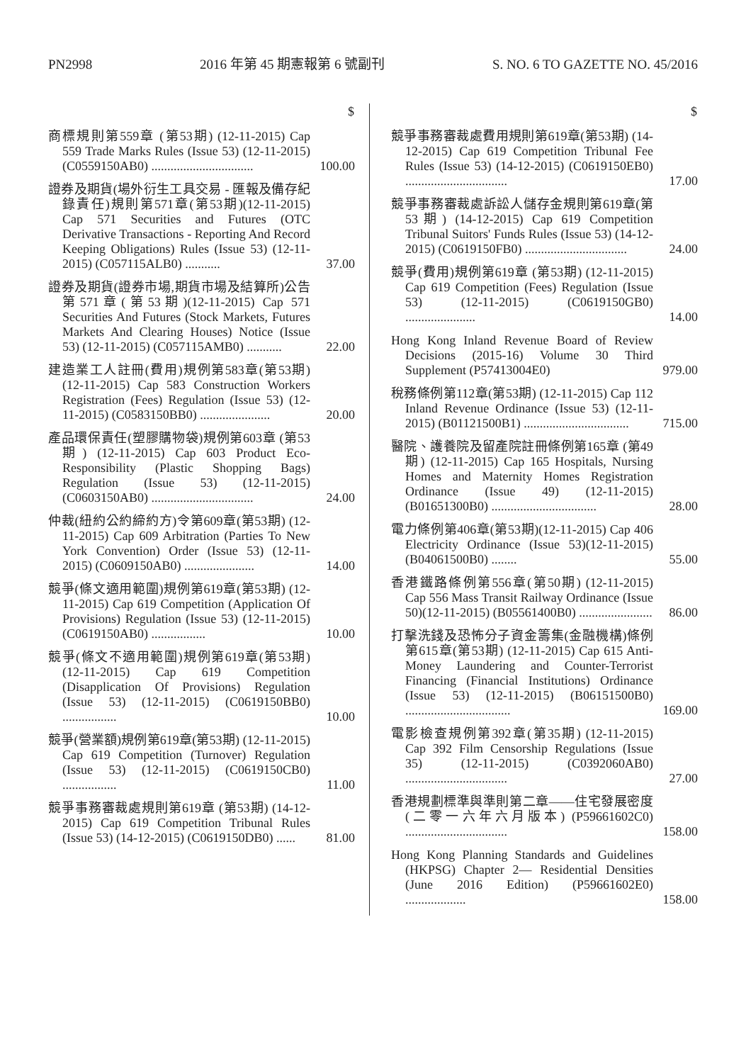PN2998 2016 年第 45 期憲報第 6 號副刊 S. NO. 6 TO GAZETTE NO. 45/2016
| | $ |
| --- | --- |
| 商標規則第559章 (第53期) (12-11-2015) Cap 559 Trade Marks Rules (Issue 53) (12-11-2015) (C0559150AB0) ................................ | 100.00 |
| 證券及期貨(場外衍生工具交易 - 匯報及備存紀錄責任)規則第571章(第53期)(12-11-2015) Cap 571 Securities and Futures (OTC Derivative Transactions - Reporting And Record Keeping Obligations) Rules (Issue 53) (12-11-2015) (C057115ALB0) ........... | 37.00 |
| 證券及期貨(證券市場,期貨市場及結算所)公告第571章(第53期)(12-11-2015) Cap 571 Securities And Futures (Stock Markets, Futures Markets And Clearing Houses) Notice (Issue 53) (12-11-2015) (C057115AMB0) ........... | 22.00 |
| 建造業工人註冊(費用)規例第583章(第53期) (12-11-2015) Cap 583 Construction Workers Registration (Fees) Regulation (Issue 53) (12-11-2015) (C0583150BB0) ...................... | 20.00 |
| 產品環保責任(塑膠購物袋)規例第603章 (第53期) (12-11-2015) Cap 603 Product Eco-Responsibility (Plastic Shopping Bags) Regulation (Issue 53) (12-11-2015) (C0603150AB0) ................................ | 24.00 |
| 仲裁(紐約公約締約方)令第609章(第53期) (12-11-2015) Cap 609 Arbitration (Parties To New York Convention) Order (Issue 53) (12-11-2015) (C0609150AB0) ...................... | 14.00 |
| 競爭(條文適用範圍)規例第619章(第53期) (12-11-2015) Cap 619 Competition (Application Of Provisions) Regulation (Issue 53) (12-11-2015) (C0619150AB0) ................. | 10.00 |
| 競爭(條文不適用範圍)規例第619章(第53期) (12-11-2015) Cap 619 Competition (Disapplication Of Provisions) Regulation (Issue 53) (12-11-2015) (C0619150BB0) ................. | 10.00 |
| 競爭(營業額)規例第619章(第53期) (12-11-2015) Cap 619 Competition (Turnover) Regulation (Issue 53) (12-11-2015) (C0619150CB0) ................. | 11.00 |
| 競爭事務審裁處規則第619章 (第53期) (14-12-2015) Cap 619 Competition Tribunal Rules (Issue 53) (14-12-2015) (C0619150DB0) ...... | 81.00 |
| | $ |
| --- | --- |
| 競爭事務審裁處費用規則第619章(第53期) (14-12-2015) Cap 619 Competition Tribunal Fee Rules (Issue 53) (14-12-2015) (C0619150EB0) ................................ | 17.00 |
| 競爭事務審裁處訴訟人儲存金規則第619章(第53期) (14-12-2015) Cap 619 Competition Tribunal Suitors' Funds Rules (Issue 53) (14-12-2015) (C0619150FB0) ................................ | 24.00 |
| 競爭(費用)規例第619章 (第53期) (12-11-2015) Cap 619 Competition (Fees) Regulation (Issue 53) (12-11-2015) (C0619150GB0) ...................... | 14.00 |
| Hong Kong Inland Revenue Board of Review Decisions (2015-16) Volume 30 Third Supplement (P57413004E0) | 979.00 |
| 稅務條例第112章(第53期) (12-11-2015) Cap 112 Inland Revenue Ordinance (Issue 53) (12-11-2015) (B01121500B1) ................................. | 715.00 |
| 醫院、護養院及留產院註冊條例第165章 (第49期) (12-11-2015) Cap 165 Hospitals, Nursing Homes and Maternity Homes Registration Ordinance (Issue 49) (12-11-2015) (B01651300B0) ................................. | 28.00 |
| 電力條例第406章(第53期)(12-11-2015) Cap 406 Electricity Ordinance (Issue 53)(12-11-2015) (B04061500B0) ........ | 55.00 |
| 香港鐵路條例第556章(第50期) (12-11-2015) Cap 556 Mass Transit Railway Ordinance (Issue 50)(12-11-2015) (B05561400B0) ....................... | 86.00 |
| 打擊洗錢及恐怖分子資金籌集(金融機構)條例第615章(第53期) (12-11-2015) Cap 615 Anti-Money Laundering and Counter-Terrorist Financing (Financial Institutions) Ordinance (Issue 53) (12-11-2015) (B06151500B0) ................................. | 169.00 |
| 電影檢查規例第392章(第35期) (12-11-2015) Cap 392 Film Censorship Regulations (Issue 35) (12-11-2015) (C0392060AB0) ................................ | 27.00 |
| 香港規劃標準與準則第二章——住宅發展密度(二零一六年六月版本) (P59661602C0) ................................ | 158.00 |
| Hong Kong Planning Standards and Guidelines (HKPSG) Chapter 2— Residential Densities (June 2016 Edition) (P59661602E0) ................... | 158.00 |